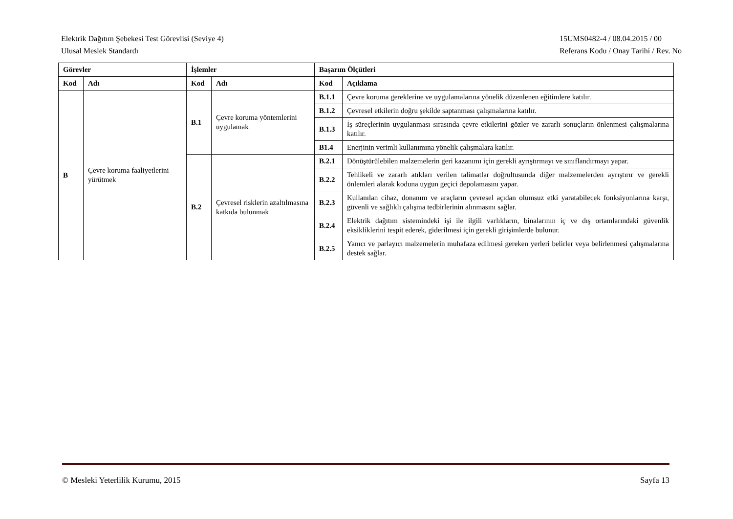Elektrik Dağıtım Şebekesi Test Görevlisi (Seviye 4)
Ulusal Meslek Standardı
15UMS0482-4 / 08.04.2015 / 00
Referans Kodu / Onay Tarihi / Rev. No
| Görevler | | İşlemler | | Başarım Ölçütleri | |
| --- | --- | --- | --- | --- | --- |
| Kod | Adı | Kod | Adı | Kod | Açıklama |
| B | Çevre koruma faaliyetlerini yürütmek | B.1 | Çevre koruma yöntemlerini uygulamak | B.1.1 | Çevre koruma gereklerine ve uygulamalarına yönelik düzenlenen eğitimlere katılır. |
| | | | | B.1.2 | Çevresel etkilerin doğru şekilde saptanması çalışmalarına katılır. |
| | | | | B.1.3 | İş süreçlerinin uygulanması sırasında çevre etkilerini gözler ve zararlı sonuçların önlenmesi çalışmalarına katılır. |
| | | | | B1.4 | Enerjinin verimli kullanımına yönelik çalışmalara katılır. |
| | | B.2 | Çevresel risklerin azaltılmasına katkıda bulunmak | B.2.1 | Dönüştürülebilen malzemelerin geri kazanımı için gerekli ayrıştırmayı ve sınıflandırmayı yapar. |
| | | | | B.2.2 | Tehlikeli ve zararlı atıkları verilen talimatlar doğrultusunda diğer malzemelerden ayrıştırır ve gerekli önlemleri alarak koduna uygun geçici depolamasını yapar. |
| | | | | B.2.3 | Kullanılan cihaz, donanım ve araçların çevresel açıdan olumsuz etki yaratabilecek fonksiyonlarına karşı, güvenli ve sağlıklı çalışma tedbirlerinin alınmasını sağlar. |
| | | | | B.2.4 | Elektrik dağıtım sistemindeki işi ile ilgili varlıkların, binalarının iç ve dış ortamlarındaki güvenlik eksikliklerini tespit ederek, giderilmesi için gerekli girişimlerde bulunur. |
| | | | | B.2.5 | Yanıcı ve parlayıcı malzemelerin muhafaza edilmesi gereken yerleri belirler veya belirlenmesi çalışmalarına destek sağlar. |
© Mesleki Yeterlilik Kurumu, 2015
Sayfa 13